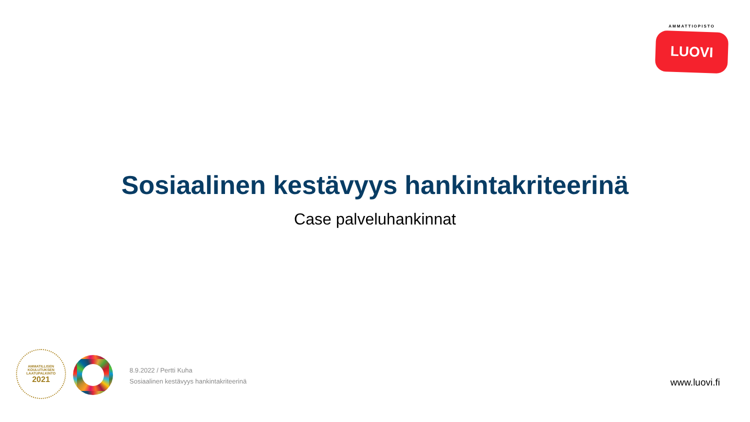AMMATTIOPISTO
LUOVI
Sosiaalinen kestävyys hankintakriteerinä
Case palveluhankinnat
AMMATILLISEN
KOULUTUKSEN
LAATUPALKINTO
2021
8.9.2022 / Pertti Kuha
Sosiaalinen kestävyys hankintakriteerinä
www.luovi.fi